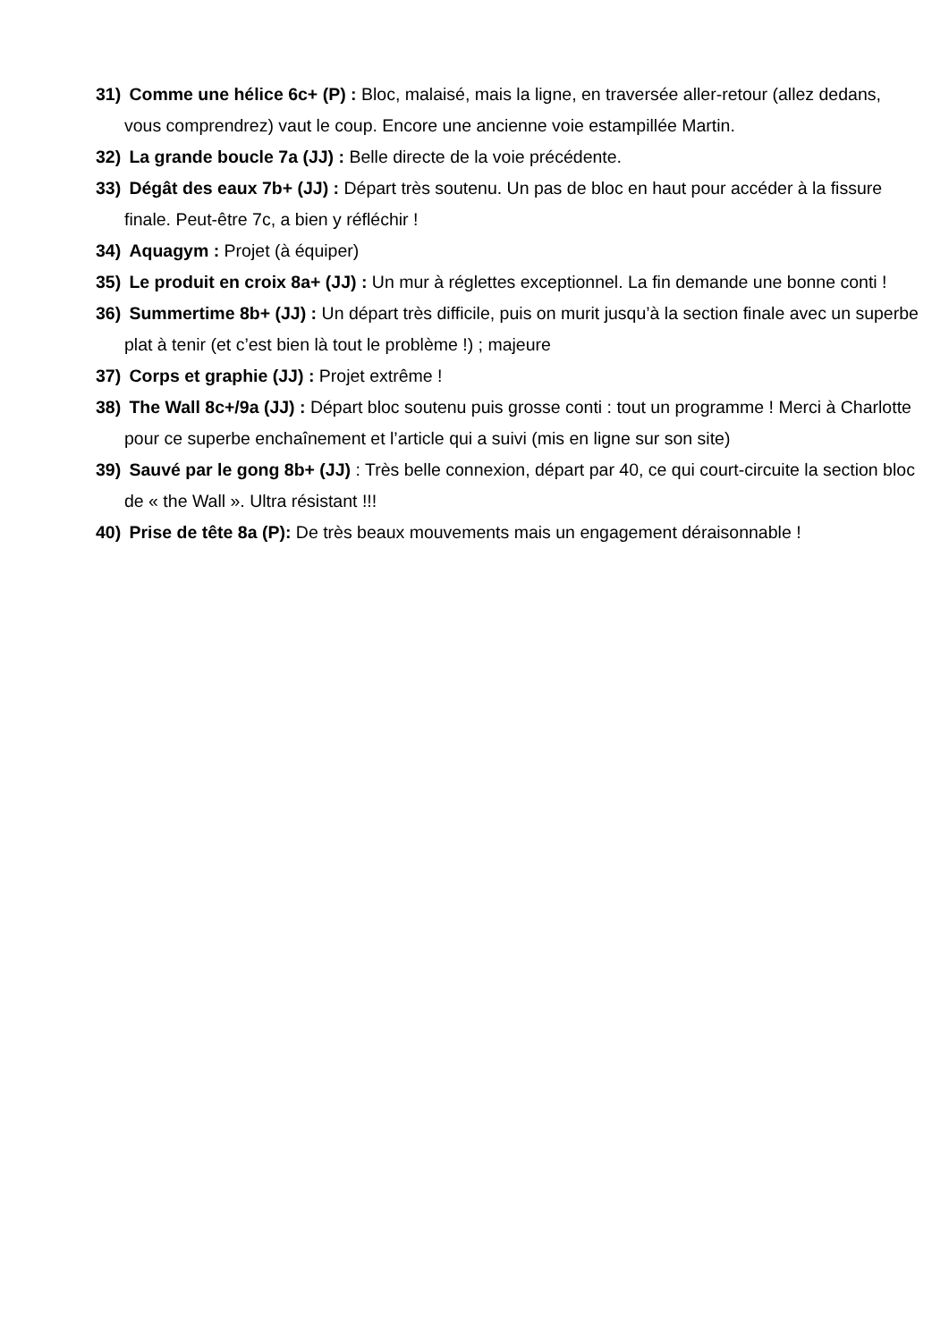31) Comme une hélice 6c+ (P) : Bloc, malaisé, mais la ligne, en traversée aller-retour (allez dedans, vous comprendrez) vaut le coup. Encore une ancienne voie estampillée Martin.
32) La grande boucle 7a (JJ) : Belle directe de la voie précédente.
33) Dégât des eaux 7b+ (JJ) : Départ très soutenu. Un pas de bloc en haut pour accéder à la fissure finale. Peut-être 7c, a bien y réfléchir !
34) Aquagym : Projet (à équiper)
35) Le produit en croix 8a+ (JJ) : Un mur à réglettes exceptionnel. La fin demande une bonne conti !
36) Summertime 8b+ (JJ) : Un départ très difficile, puis on murit jusqu’à la section finale avec un superbe plat à tenir (et c’est bien là tout le problème !) ; majeure
37) Corps et graphie (JJ) : Projet extrême !
38) The Wall 8c+/9a (JJ) : Départ bloc soutenu puis grosse conti : tout un programme ! Merci à Charlotte pour ce superbe enchaînement et l’article qui a suivi (mis en ligne sur son site)
39) Sauvé par le gong 8b+ (JJ) : Très belle connexion, départ par 40, ce qui court-circuite la section bloc de « the Wall ». Ultra résistant !!!
40) Prise de tête 8a (P): De très beaux mouvements mais un engagement déraisonnable !